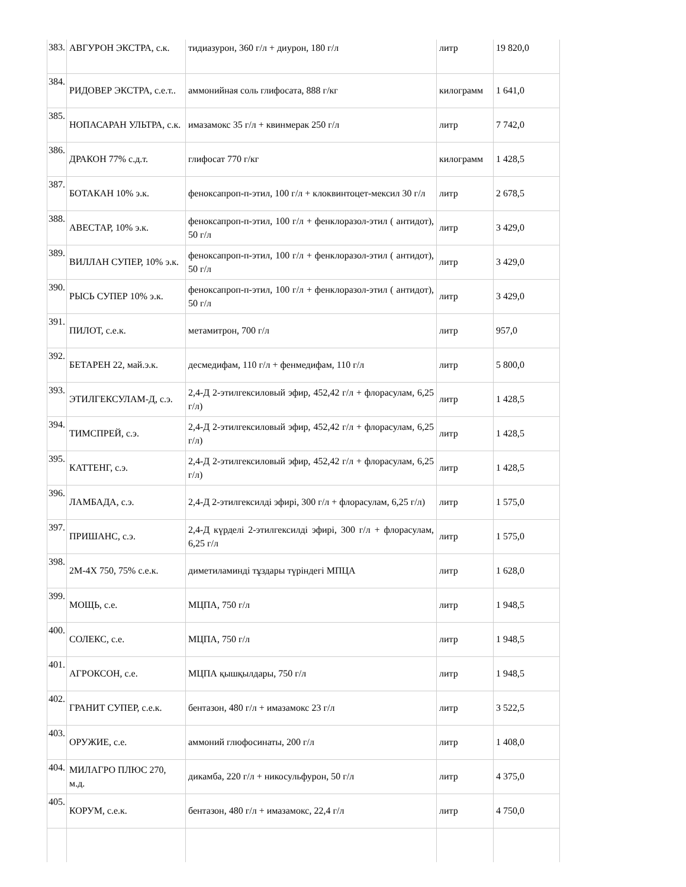| 383. | АВГУРОН ЭКСТРА, с.к. | тидиазурон, 360 г/л + диурон, 180 г/л | литр | 19 820,0 |
| 384. | РИДОВЕР ЭКСТРА, с.е.т.. | аммонийная соль глифосата, 888 г/кг | килограмм | 1 641,0 |
| 385. | НОПАСАРАН УЛЬТРА, с.к. | имазамокс 35 г/л + квинмерак 250 г/л | литр | 7 742,0 |
| 386. | ДРАКОН 77% с.д.т. | глифосат 770 г/кг | килограмм | 1 428,5 |
| 387. | БОТАКАН 10% э.к. | феноксапроп-п-этил, 100 г/л + клоквинтоцет-мексил 30 г/л | литр | 2 678,5 |
| 388. | АВЕСТАР, 10% э.к. | феноксапроп-п-этил, 100 г/л + фенклоразол-этил ( антидот), 50 г/л | литр | 3 429,0 |
| 389. | ВИЛЛАН СУПЕР, 10% э.к. | феноксапроп-п-этил, 100 г/л + фенклоразол-этил ( антидот), 50 г/л | литр | 3 429,0 |
| 390. | РЫСЬ СУПЕР 10% э.к. | феноксапроп-п-этил, 100 г/л + фенклоразол-этил ( антидот), 50 г/л | литр | 3 429,0 |
| 391. | ПИЛОТ, с.е.к. | метамитрон, 700 г/л | литр | 957,0 |
| 392. | БЕТАРЕН 22, май.э.к. | десмедифам, 110 г/л + фенмедифам, 110 г/л | литр | 5 800,0 |
| 393. | ЭТИЛГЕКСУЛАМ-Д, с.э. | 2,4-Д 2-этилгексиловый эфир, 452,42 г/л + флорасулам, 6,25 г/л) | литр | 1 428,5 |
| 394. | ТИМСПРЕЙ, с.э. | 2,4-Д 2-этилгексиловый эфир, 452,42 г/л + флорасулам, 6,25 г/л) | литр | 1 428,5 |
| 395. | КАТТЕНГ, с.э. | 2,4-Д 2-этилгексиловый эфир, 452,42 г/л + флорасулам, 6,25 г/л) | литр | 1 428,5 |
| 396. | ЛАМБАДА, с.э. | 2,4-Д 2-этилгексилді эфирі, 300 г/л + флорасулам, 6,25 г/л) | литр | 1 575,0 |
| 397. | ПРИШАНС, с.э. | 2,4-Д күрделі 2-этилгексилді эфирі, 300 г/л + флорасулам, 6,25 г/л | литр | 1 575,0 |
| 398. | 2М-4Х 750, 75% с.е.к. | диметиламинді тұздары түріндегі МПЦА | литр | 1 628,0 |
| 399. | МОЩЬ, с.е. | МЦПА, 750 г/л | литр | 1 948,5 |
| 400. | СОЛЕКС, с.е. | МЦПА, 750 г/л | литр | 1 948,5 |
| 401. | АГРОКСОН, с.е. | МЦПА қышқылдары, 750 г/л | литр | 1 948,5 |
| 402. | ГРАНИТ СУПЕР, с.е.к. | бентазон, 480 г/л + имазамокс 23 г/л | литр | 3 522,5 |
| 403. | ОРУЖИЕ, с.е. | аммоний глюфосинаты, 200 г/л | литр | 1 408,0 |
| 404. | МИЛАГРО ПЛЮС 270, м.д. | дикамба, 220 г/л + никосульфурон, 50 г/л | литр | 4 375,0 |
| 405. | КОРУМ, с.е.к. | бентазон, 480 г/л + имазамокс, 22,4 г/л | литр | 4 750,0 |